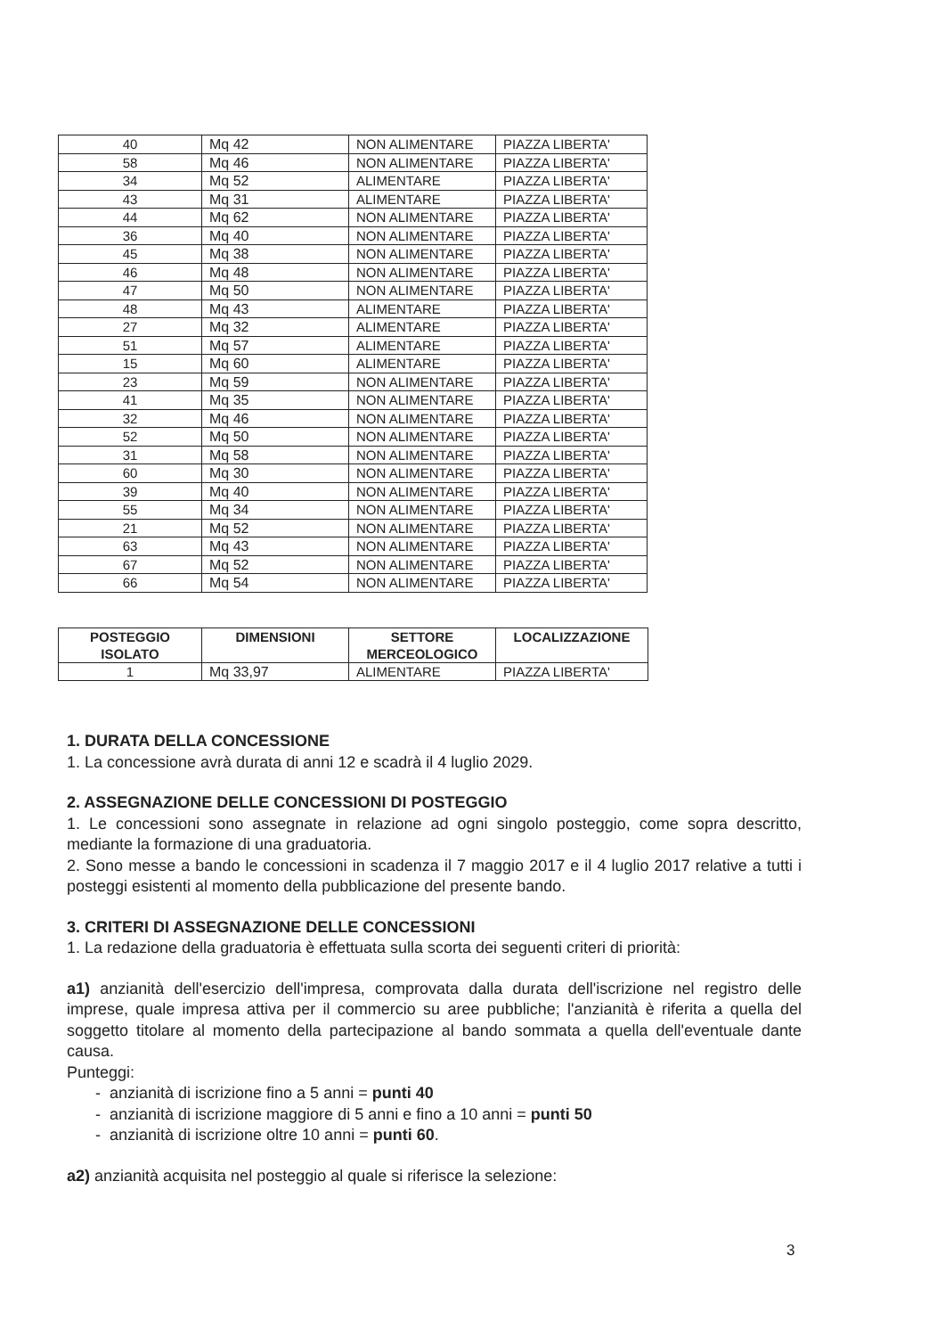| 40 | Mq 42 | NON ALIMENTARE | PIAZZA LIBERTA' |
| 58 | Mq 46 | NON ALIMENTARE | PIAZZA LIBERTA' |
| 34 | Mq 52 | ALIMENTARE | PIAZZA LIBERTA' |
| 43 | Mq 31 | ALIMENTARE | PIAZZA LIBERTA' |
| 44 | Mq 62 | NON ALIMENTARE | PIAZZA LIBERTA' |
| 36 | Mq 40 | NON ALIMENTARE | PIAZZA LIBERTA' |
| 45 | Mq 38 | NON ALIMENTARE | PIAZZA LIBERTA' |
| 46 | Mq 48 | NON ALIMENTARE | PIAZZA LIBERTA' |
| 47 | Mq 50 | NON ALIMENTARE | PIAZZA LIBERTA' |
| 48 | Mq 43 | ALIMENTARE | PIAZZA LIBERTA' |
| 27 | Mq 32 | ALIMENTARE | PIAZZA LIBERTA' |
| 51 | Mq 57 | ALIMENTARE | PIAZZA LIBERTA' |
| 15 | Mq 60 | ALIMENTARE | PIAZZA LIBERTA' |
| 23 | Mq 59 | NON ALIMENTARE | PIAZZA LIBERTA' |
| 41 | Mq 35 | NON ALIMENTARE | PIAZZA LIBERTA' |
| 32 | Mq 46 | NON ALIMENTARE | PIAZZA LIBERTA' |
| 52 | Mq 50 | NON ALIMENTARE | PIAZZA LIBERTA' |
| 31 | Mq 58 | NON ALIMENTARE | PIAZZA LIBERTA' |
| 60 | Mq 30 | NON ALIMENTARE | PIAZZA LIBERTA' |
| 39 | Mq 40 | NON ALIMENTARE | PIAZZA LIBERTA' |
| 55 | Mq 34 | NON ALIMENTARE | PIAZZA LIBERTA' |
| 21 | Mq 52 | NON ALIMENTARE | PIAZZA LIBERTA' |
| 63 | Mq 43 | NON ALIMENTARE | PIAZZA LIBERTA' |
| 67 | Mq 52 | NON ALIMENTARE | PIAZZA LIBERTA' |
| 66 | Mq 54 | NON ALIMENTARE | PIAZZA LIBERTA' |
| POSTEGGIO ISOLATO | DIMENSIONI | SETTORE MERCEOLOGICO | LOCALIZZAZIONE |
| --- | --- | --- | --- |
| 1 | Mq 33,97 | ALIMENTARE | PIAZZA LIBERTA' |
1. DURATA DELLA CONCESSIONE
1. La concessione avrà durata di anni 12 e scadrà il 4 luglio 2029.
2. ASSEGNAZIONE DELLE CONCESSIONI DI POSTEGGIO
1. Le concessioni sono assegnate in relazione ad ogni singolo posteggio, come sopra descritto, mediante la formazione di una graduatoria.
2. Sono messe a bando le concessioni in scadenza il 7 maggio 2017 e il 4 luglio 2017 relative a tutti i posteggi esistenti al momento della pubblicazione del presente bando.
3. CRITERI DI ASSEGNAZIONE DELLE CONCESSIONI
1. La redazione della graduatoria è effettuata sulla scorta dei seguenti criteri di priorità:
a1) anzianità dell'esercizio dell'impresa, comprovata dalla durata dell'iscrizione nel registro delle imprese, quale impresa attiva per il commercio su aree pubbliche; l'anzianità è riferita a quella del soggetto titolare al momento della partecipazione al bando sommata a quella dell'eventuale dante causa.
Punteggi:
- anzianità di iscrizione fino a 5 anni = punti 40
- anzianità di iscrizione maggiore di 5 anni e fino a 10 anni = punti 50
- anzianità di iscrizione oltre 10 anni = punti 60.
a2) anzianità acquisita nel posteggio al quale si riferisce la selezione:
3